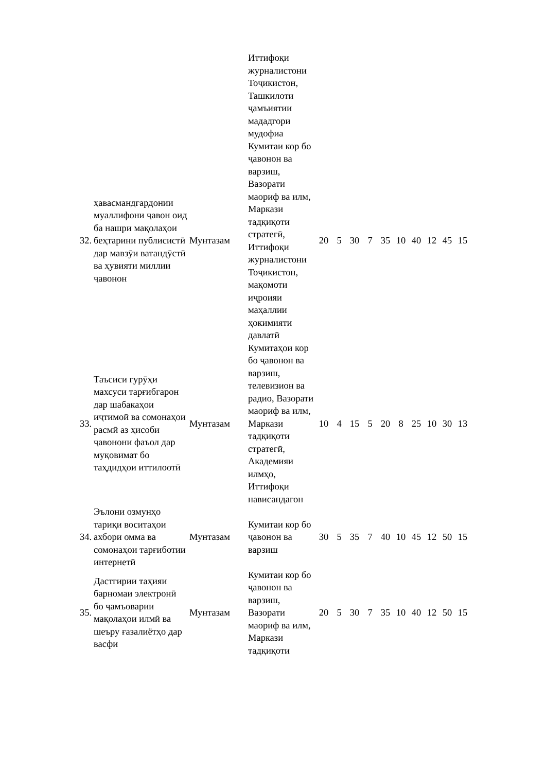| | | | Иттифоқи журналистони Тоҷикистон, Ташкилоти ҷамъиятии мададгори мудофиа | | | | | | | | | | |
| 32. | ҳавасмандгардонии муаллифони ҷавон оид ба нашри мақолаҳои беҳтарини публисистӣ дар мавзӯи ватандӯстӣ ва ҳувияти миллии ҷавонон | Мунтазам | Кумитаи кор бо ҷавонон ва варзиш, Вазорати маориф ва илм, Маркази тадқиқоти стратегӣ, Иттифоқи журналистони Тоҷикистон, мақомоти иҷроияи маҳаллии ҳокимияти давлатӣ | 20 | 5 | 30 | 7 | 35 | 10 | 40 | 12 | 45 | 15 |
| 33. | Таъсиси гурӯҳи махсуси тарғибгарон дар шабакаҳои иҷтимоӣ ва сомонаҳои расмӣ аз ҳисоби ҷавонони фаъол дар муқовимат бо таҳдидҳои иттилоотӣ | Мунтазам | Кумитаҳои кор бо ҷавонон ва варзиш, телевизион ва радио, Вазорати маориф ва илм, Маркази тадқиқоти стратегӣ, Академияи илмҳо, Иттифоқи нависандагон | 10 | 4 | 15 | 5 | 20 | 8 | 25 | 10 | 30 | 13 |
| 34. | Эълони озмунҳо тариқи воситаҳои ахбори омма ва сомонаҳои тарғиботии интернетӣ | Мунтазам | Кумитаи кор бо ҷавонон ва варзиш | 30 | 5 | 35 | 7 | 40 | 10 | 45 | 12 | 50 | 15 |
| 35. | Дастгирии таҳияи барномаи электронӣ бо ҷамъоварии мақолаҳои илмӣ ва шеъру ғазалиётҳо дар васфи | Мунтазам | Кумитаи кор бо ҷавонон ва варзиш, Вазорати маориф ва илм, Маркази тадқиқоти | 20 | 5 | 30 | 7 | 35 | 10 | 40 | 12 | 50 | 15 |